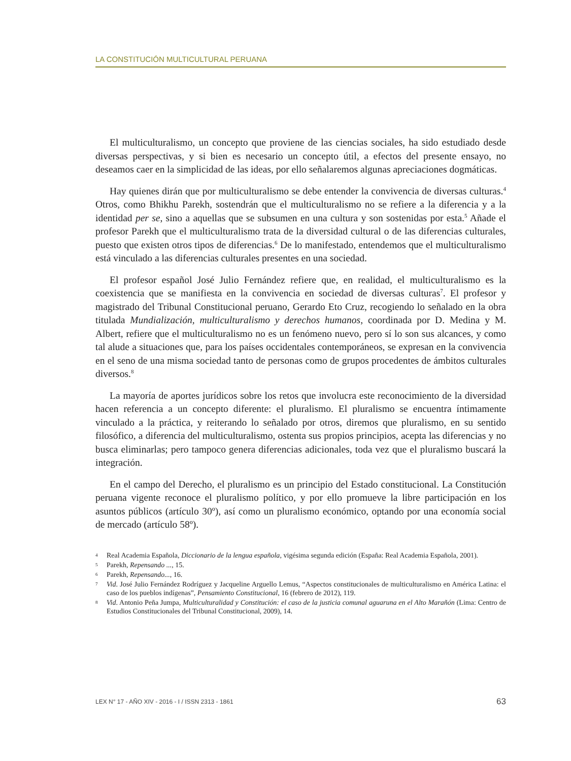LA CONSTITUCIÓN MULTICULTURAL PERUANA
El multiculturalismo, un concepto que proviene de las ciencias sociales, ha sido estudiado desde diversas perspectivas, y si bien es necesario un concepto útil, a efectos del presente ensayo, no deseamos caer en la simplicidad de las ideas, por ello señalaremos algunas apreciaciones dogmáticas.
Hay quienes dirán que por multiculturalismo se debe entender la convivencia de diversas culturas.<sup>4</sup> Otros, como Bhikhu Parekh, sostendrán que el multiculturalismo no se refiere a la diferencia y a la identidad per se, sino a aquellas que se subsumen en una cultura y son sostenidas por esta.<sup>5</sup> Añade el profesor Parekh que el multiculturalismo trata de la diversidad cultural o de las diferencias culturales, puesto que existen otros tipos de diferencias.<sup>6</sup> De lo manifestado, entendemos que el multiculturalismo está vinculado a las diferencias culturales presentes en una sociedad.
El profesor español José Julio Fernández refiere que, en realidad, el multiculturalismo es la coexistencia que se manifiesta en la convivencia en sociedad de diversas culturas<sup>7</sup>. El profesor y magistrado del Tribunal Constitucional peruano, Gerardo Eto Cruz, recogiendo lo señalado en la obra titulada Mundialización, multiculturalismo y derechos humanos, coordinada por D. Medina y M. Albert, refiere que el multiculturalismo no es un fenómeno nuevo, pero sí lo son sus alcances, y como tal alude a situaciones que, para los países occidentales contemporáneos, se expresan en la convivencia en el seno de una misma sociedad tanto de personas como de grupos procedentes de ámbitos culturales diversos.<sup>8</sup>
La mayoría de aportes jurídicos sobre los retos que involucra este reconocimiento de la diversidad hacen referencia a un concepto diferente: el pluralismo. El pluralismo se encuentra íntimamente vinculado a la práctica, y reiterando lo señalado por otros, diremos que pluralismo, en su sentido filosófico, a diferencia del multiculturalismo, ostenta sus propios principios, acepta las diferencias y no busca eliminarlas; pero tampoco genera diferencias adicionales, toda vez que el pluralismo buscará la integración.
En el campo del Derecho, el pluralismo es un principio del Estado constitucional. La Constitución peruana vigente reconoce el pluralismo político, y por ello promueve la libre participación en los asuntos públicos (artículo 30º), así como un pluralismo económico, optando por una economía social de mercado (artículo 58º).
4 Real Academia Española, Diccionario de la lengua española, vigésima segunda edición (España: Real Academia Española, 2001).
5 Parekh, Repensando ..., 15.
6 Parekh, Repensando..., 16.
7 Vid. José Julio Fernández Rodríguez y Jacqueline Arguello Lemus, “Aspectos constitucionales de multiculturalismo en América Latina: el caso de los pueblos indígenas”, Pensamiento Constitucional, 16 (febrero de 2012), 119.
8 Vid. Antonio Peña Jumpa, Multiculturalidad y Constitución: el caso de la justicia comunal aguaruna en el Alto Marañón (Lima: Centro de Estudios Constitucionales del Tribunal Constitucional, 2009), 14.
LEX N° 17 - AÑO XIV - 2016 - I / ISSN 2313 - 1861 63